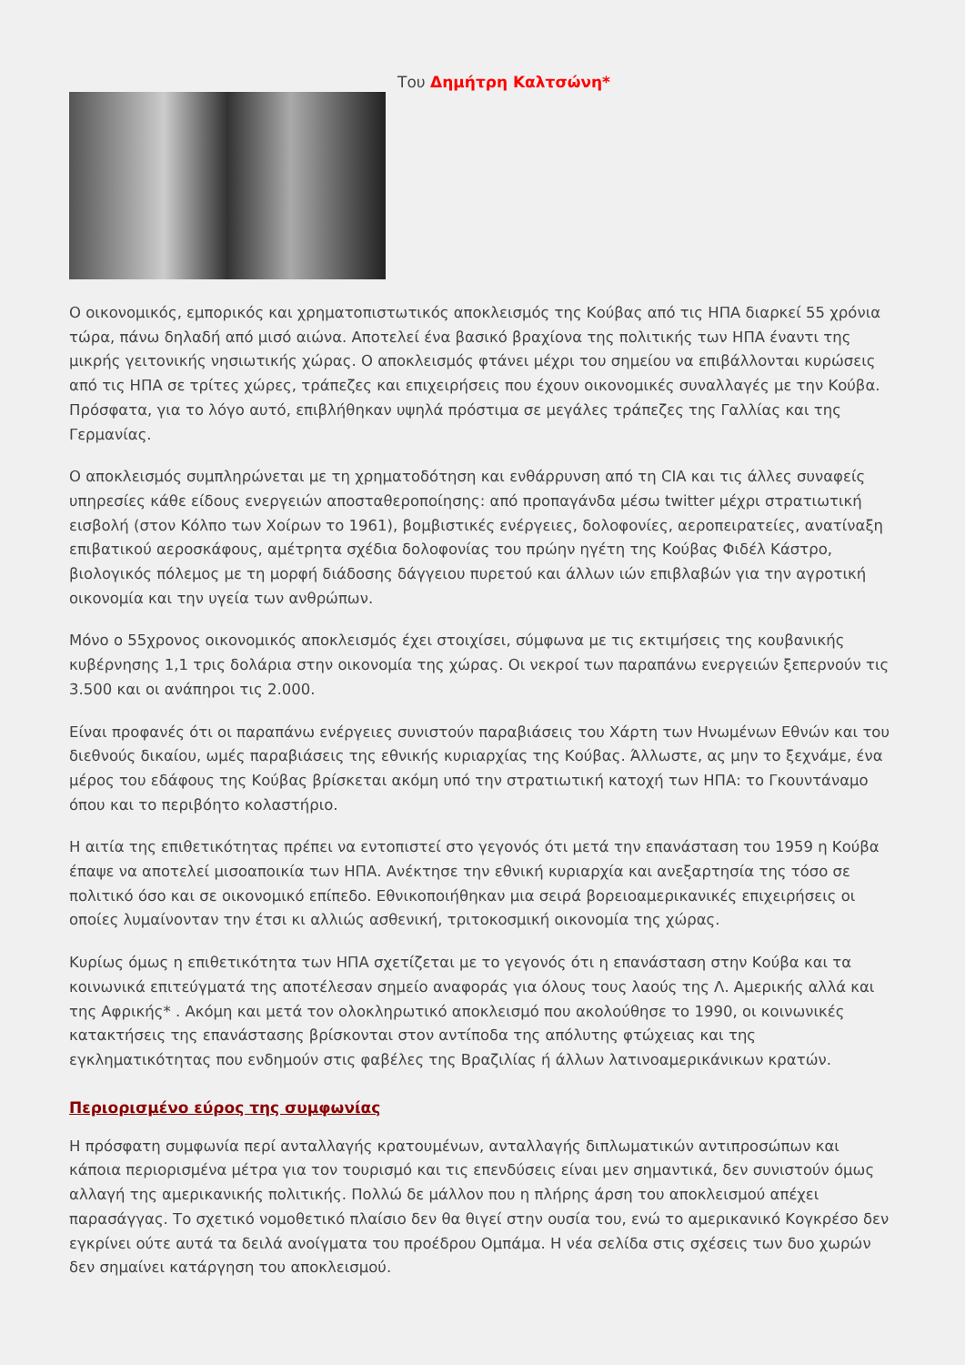Του Δημήτρη Καλτσώνη*
Ο οικονομικός, εμπορικός και χρηματοπιστωτικός αποκλεισμός της Κούβας από τις ΗΠΑ διαρκεί 55 χρόνια τώρα, πάνω δηλαδή από μισό αιώνα. Αποτελεί ένα βασικό βραχίονα της πολιτικής των ΗΠΑ έναντι της μικρής γειτονικής νησιωτικής χώρας. Ο αποκλεισμός φτάνει μέχρι του σημείου να επιβάλλονται κυρώσεις από τις ΗΠΑ σε τρίτες χώρες, τράπεζες και επιχειρήσεις που έχουν οικονομικές συναλλαγές με την Κούβα. Πρόσφατα, για το λόγο αυτό, επιβλήθηκαν υψηλά πρόστιμα σε μεγάλες τράπεζες της Γαλλίας και της Γερμανίας.
Ο αποκλεισμός συμπληρώνεται με τη χρηματοδότηση και ενθάρρυνση από τη CIA και τις άλλες συναφείς υπηρεσίες κάθε είδους ενεργειών αποσταθεροποίησης: από προπαγάνδα μέσω twitter μέχρι στρατιωτική εισβολή (στον Κόλπο των Χοίρων το 1961), βομβιστικές ενέργειες, δολοφονίες, αεροπειρατείες, ανατίναξη επιβατικού αεροσκάφους, αμέτρητα σχέδια δολοφονίας του πρώην ηγέτη της Κούβας Φιδέλ Κάστρο, βιολογικός πόλεμος με τη μορφή διάδοσης δάγγειου πυρετού και άλλων ιών επιβλαβών για την αγροτική οικονομία και την υγεία των ανθρώπων.
Μόνο ο 55χρονος οικονομικός αποκλεισμός έχει στοιχίσει, σύμφωνα με τις εκτιμήσεις της κουβανικής κυβέρνησης 1,1 τρις δολάρια στην οικονομία της χώρας. Οι νεκροί των παραπάνω ενεργειών ξεπερνούν τις 3.500 και οι ανάπηροι τις 2.000.
Είναι προφανές ότι οι παραπάνω ενέργειες συνιστούν παραβιάσεις του Χάρτη των Ηνωμένων Εθνών και του διεθνούς δικαίου, ωμές παραβιάσεις της εθνικής κυριαρχίας της Κούβας. Άλλωστε, ας μην το ξεχνάμε, ένα μέρος του εδάφους της Κούβας βρίσκεται ακόμη υπό την στρατιωτική κατοχή των ΗΠΑ: το Γκουντάναμο όπου και το περιβόητο κολαστήριο.
Η αιτία της επιθετικότητας πρέπει να εντοπιστεί στο γεγονός ότι μετά την επανάσταση του 1959 η Κούβα έπαψε να αποτελεί μισοαποικία των ΗΠΑ. Ανέκτησε την εθνική κυριαρχία και ανεξαρτησία της τόσο σε πολιτικό όσο και σε οικονομικό επίπεδο. Εθνικοποιήθηκαν μια σειρά βορειοαμερικανικές επιχειρήσεις οι οποίες λυμαίνονταν την έτσι κι αλλιώς ασθενική, τριτοκοσμική οικονομία της χώρας.
Κυρίως όμως η επιθετικότητα των ΗΠΑ σχετίζεται με το γεγονός ότι η επανάσταση στην Κούβα και τα κοινωνικά επιτεύγματά της αποτέλεσαν σημείο αναφοράς για όλους τους λαούς της Λ. Αμερικής αλλά και της Αφρικής* . Ακόμη και μετά τον ολοκληρωτικό αποκλεισμό που ακολούθησε το 1990, οι κοινωνικές κατακτήσεις της επανάστασης βρίσκονται στον αντίποδα της απόλυτης φτώχειας και της εγκληματικότητας που ενδημούν στις φαβέλες της Βραζιλίας ή άλλων λατινοαμερικάνικων κρατών.
Περιορισμένο εύρος της συμφωνίας
Η πρόσφατη συμφωνία περί ανταλλαγής κρατουμένων, ανταλλαγής διπλωματικών αντιπροσώπων και κάποια περιορισμένα μέτρα για τον τουρισμό και τις επενδύσεις είναι μεν σημαντικά, δεν συνιστούν όμως αλλαγή της αμερικανικής πολιτικής. Πολλώ δε μάλλον που η πλήρης άρση του αποκλεισμού απέχει παρασάγγας. Το σχετικό νομοθετικό πλαίσιο δεν θα θιγεί στην ουσία του, ενώ το αμερικανικό Κογκρέσο δεν εγκρίνει ούτε αυτά τα δειλά ανοίγματα του προέδρου Ομπάμα. Η νέα σελίδα στις σχέσεις των δυο χωρών δεν σημαίνει κατάργηση του αποκλεισμού.